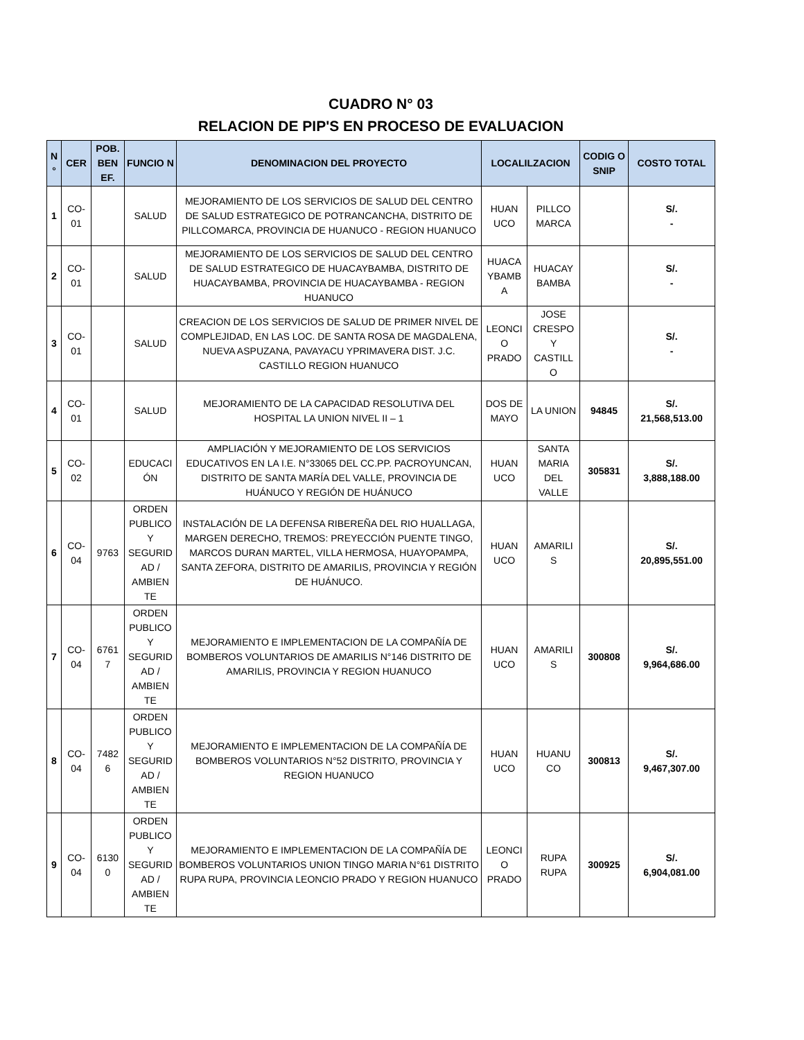CUADRO N° 03
RELACION DE PIP'S EN PROCESO DE EVALUACION
| N ° | CER | POB. BEN EF. | FUNCIO N | DENOMINACION DEL PROYECTO | LOCALILZACION | | CODIG O SNIP | COSTO TOTAL |
| --- | --- | --- | --- | --- | --- | --- | --- | --- |
| 1 | CO-01 | | SALUD | MEJORAMIENTO DE LOS SERVICIOS DE SALUD DEL CENTRO DE SALUD ESTRATEGICO DE POTRANCANCHA, DISTRITO DE PILLCOMARCA, PROVINCIA DE HUANUCO - REGION HUANUCO | HUAN UCO | PILLCO MARCA | | S/. - |
| 2 | CO-01 | | SALUD | MEJORAMIENTO DE LOS SERVICIOS DE SALUD DEL CENTRO DE SALUD ESTRATEGICO DE HUACAYBAMBA, DISTRITO DE HUACAYBAMBA, PROVINCIA DE HUACAYBAMBA - REGION HUANUCO | HUACA YBAMB A | HUACAY BAMBA | | S/. - |
| 3 | CO-01 | | SALUD | CREACION DE LOS SERVICIOS DE SALUD DE PRIMER NIVEL DE COMPLEJIDAD, EN LAS LOC. DE SANTA ROSA DE MAGDALENA, NUEVA ASPUZANA, PAVAYACU YPRIMAVERA DIST. J.C. CASTILLO REGION HUANUCO | LEONCI O PRADO | JOSE CRESPO Y CASTILL O | | S/. - |
| 4 | CO-01 | | SALUD | MEJORAMIENTO DE LA CAPACIDAD RESOLUTIVA DEL HOSPITAL LA UNION NIVEL II – 1 | DOS DE MAYO | LA UNION | 94845 | S/. 21,568,513.00 |
| 5 | CO-02 | | EDUCACI ÓN | AMPLIACIÓN Y MEJORAMIENTO DE LOS SERVICIOS EDUCATIVOS EN LA I.E. N°33065 DEL CC.PP. PACROYUNCAN, DISTRITO DE SANTA MARÍA DEL VALLE, PROVINCIA DE HUÁNUCO Y REGIÓN DE HUÁNUCO | HUAN UCO | SANTA MARIA DEL VALLE | 305831 | S/. 3,888,188.00 |
| 6 | CO-04 | 9763 | ORDEN PUBLICO Y SEGURID AD / AMBIEN TE | INSTALACIÓN DE LA DEFENSA RIBEREÑA DEL RIO HUALLAGA, MARGEN DERECHO, TREMOS: PREYECCIÓN PUENTE TINGO, MARCOS DURAN MARTEL, VILLA HERMOSA, HUAYOPAMPA, SANTA ZEFORA, DISTRITO DE AMARILIS, PROVINCIA Y REGIÓN DE HUÁNUCO. | HUAN UCO | AMARILI S | | S/. 20,895,551.00 |
| 7 | CO-04 | 6761 7 | ORDEN PUBLICO Y SEGURID AD / AMBIEN TE | MEJORAMIENTO E IMPLEMENTACION DE LA COMPAÑÍA DE BOMBEROS VOLUNTARIOS DE AMARILIS N°146 DISTRITO DE AMARILIS, PROVINCIA Y REGION HUANUCO | HUAN UCO | AMARILI S | 300808 | S/. 9,964,686.00 |
| 8 | CO-04 | 7482 6 | ORDEN PUBLICO Y SEGURID AD / AMBIEN TE | MEJORAMIENTO E IMPLEMENTACION DE LA COMPAÑÍA DE BOMBEROS VOLUNTARIOS N°52 DISTRITO, PROVINCIA Y REGION HUANUCO | HUAN UCO | HUANU CO | 300813 | S/. 9,467,307.00 |
| 9 | CO-04 | 6130 0 | ORDEN PUBLICO Y SEGURID AD / AMBIEN TE | MEJORAMIENTO E IMPLEMENTACION DE LA COMPAÑÍA DE BOMBEROS VOLUNTARIOS UNION TINGO MARIA N°61 DISTRITO RUPA RUPA, PROVINCIA LEONCIO PRADO Y REGION HUANUCO | LEONCI O PRADO | RUPA RUPA | 300925 | S/. 6,904,081.00 |